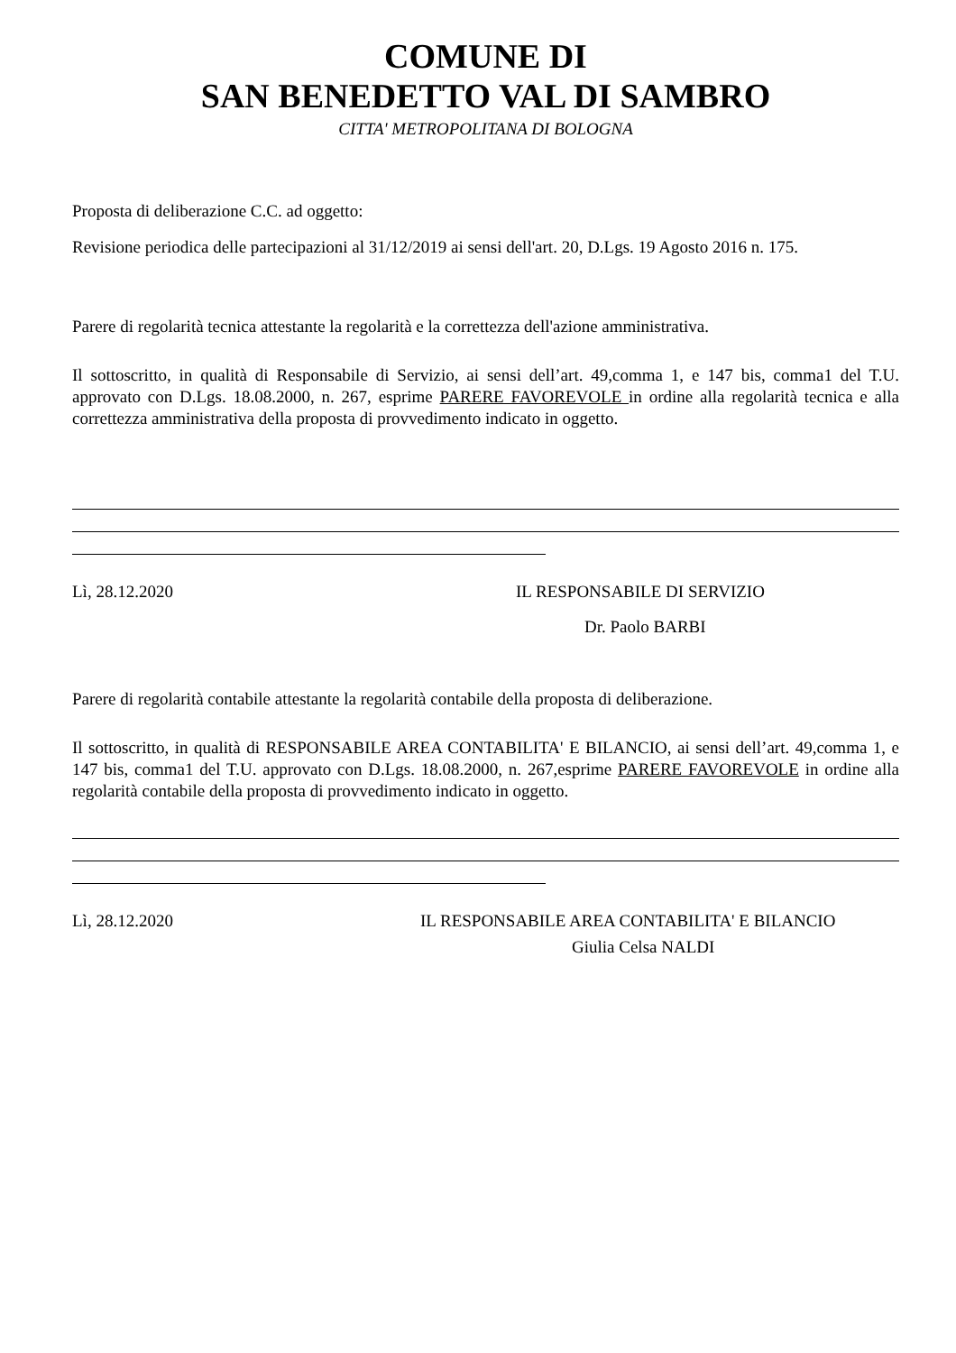COMUNE DI
SAN BENEDETTO VAL DI SAMBRO
CITTA' METROPOLITANA DI BOLOGNA
Proposta di deliberazione C.C. ad oggetto:
Revisione periodica delle partecipazioni al 31/12/2019 ai sensi dell'art. 20, D.Lgs. 19 Agosto 2016 n. 175.
Parere di regolarità tecnica attestante la regolarità e la correttezza dell'azione amministrativa.
Il sottoscritto, in qualità di Responsabile di Servizio, ai sensi dell’art. 49,comma 1, e 147 bis, comma1 del T.U. approvato con D.Lgs. 18.08.2000, n. 267, esprime PARERE FAVOREVOLE in ordine alla regolarità tecnica e alla correttezza amministrativa della proposta di provvedimento indicato in oggetto.
Lì, 28.12.2020 IL RESPONSABILE DI SERVIZIO
Dr. Paolo BARBI
Parere di regolarità contabile attestante la regolarità contabile della proposta di deliberazione.
Il sottoscritto, in qualità di RESPONSABILE AREA CONTABILITA' E BILANCIO, ai sensi dell’art. 49,comma 1, e 147 bis, comma1 del T.U. approvato con D.Lgs. 18.08.2000, n. 267,esprime PARERE FAVOREVOLE in ordine alla regolarità contabile della proposta di provvedimento indicato in oggetto.
Lì, 28.12.2020 IL RESPONSABILE AREA CONTABILITA' E BILANCIO
Giulia Celsa NALDI